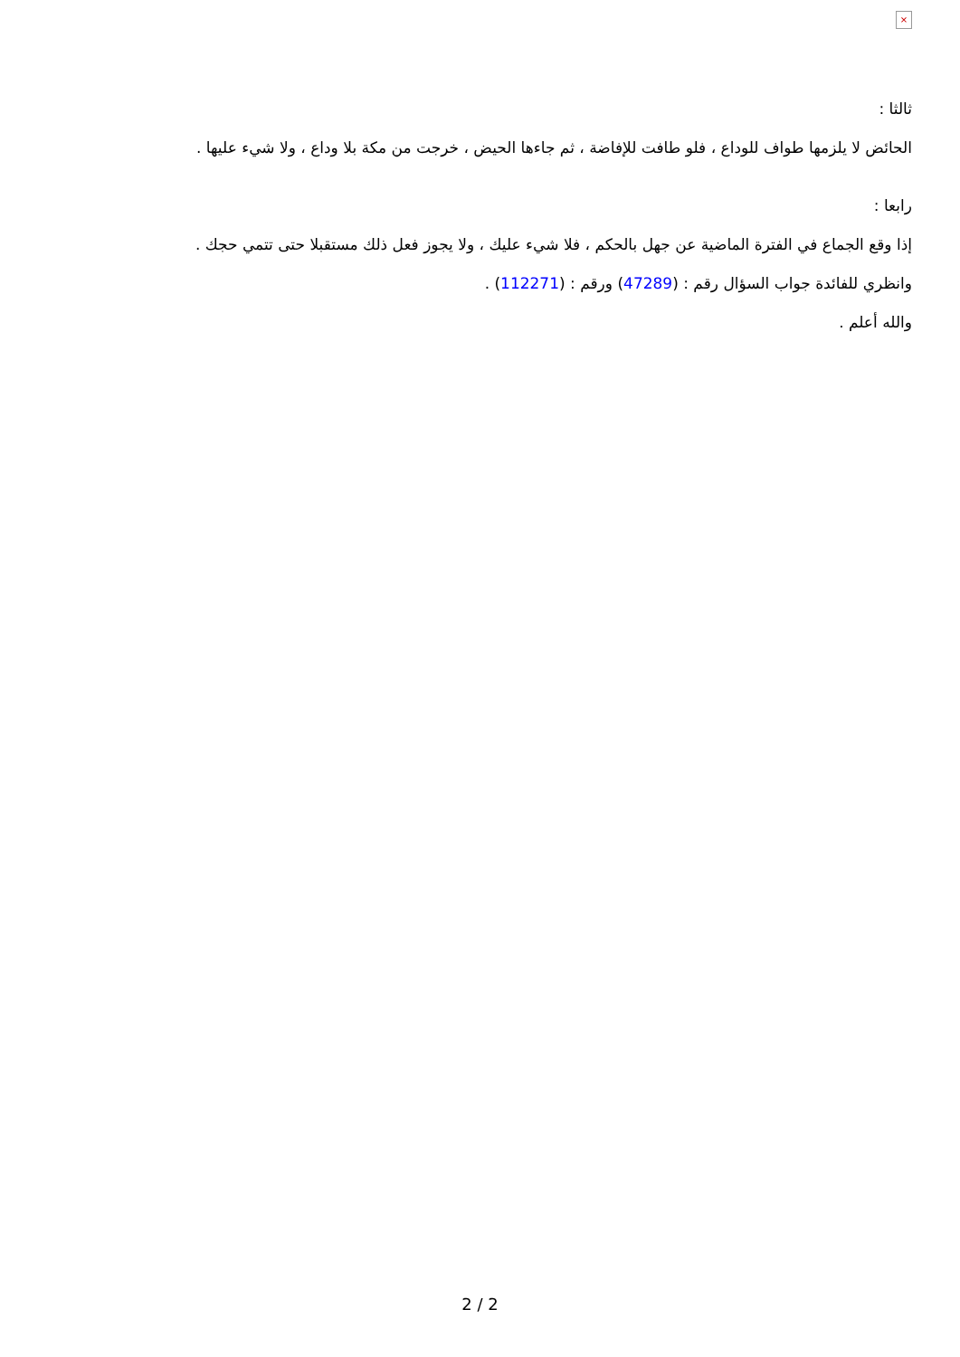×
ثالثا :
الحائض لا يلزمها طواف للوداع ، فلو طافت للإفاضة ، ثم جاءها الحيض ، خرجت من مكة بلا وداع ، ولا شيء عليها .
رابعا :
إذا وقع الجماع في الفترة الماضية عن جهل بالحكم ، فلا شيء عليك ، ولا يجوز فعل ذلك مستقبلا حتى تتمي حجك .
وانظري للفائدة جواب السؤال رقم : (47289) ورقم : (112271) .
والله أعلم .
2 / 2